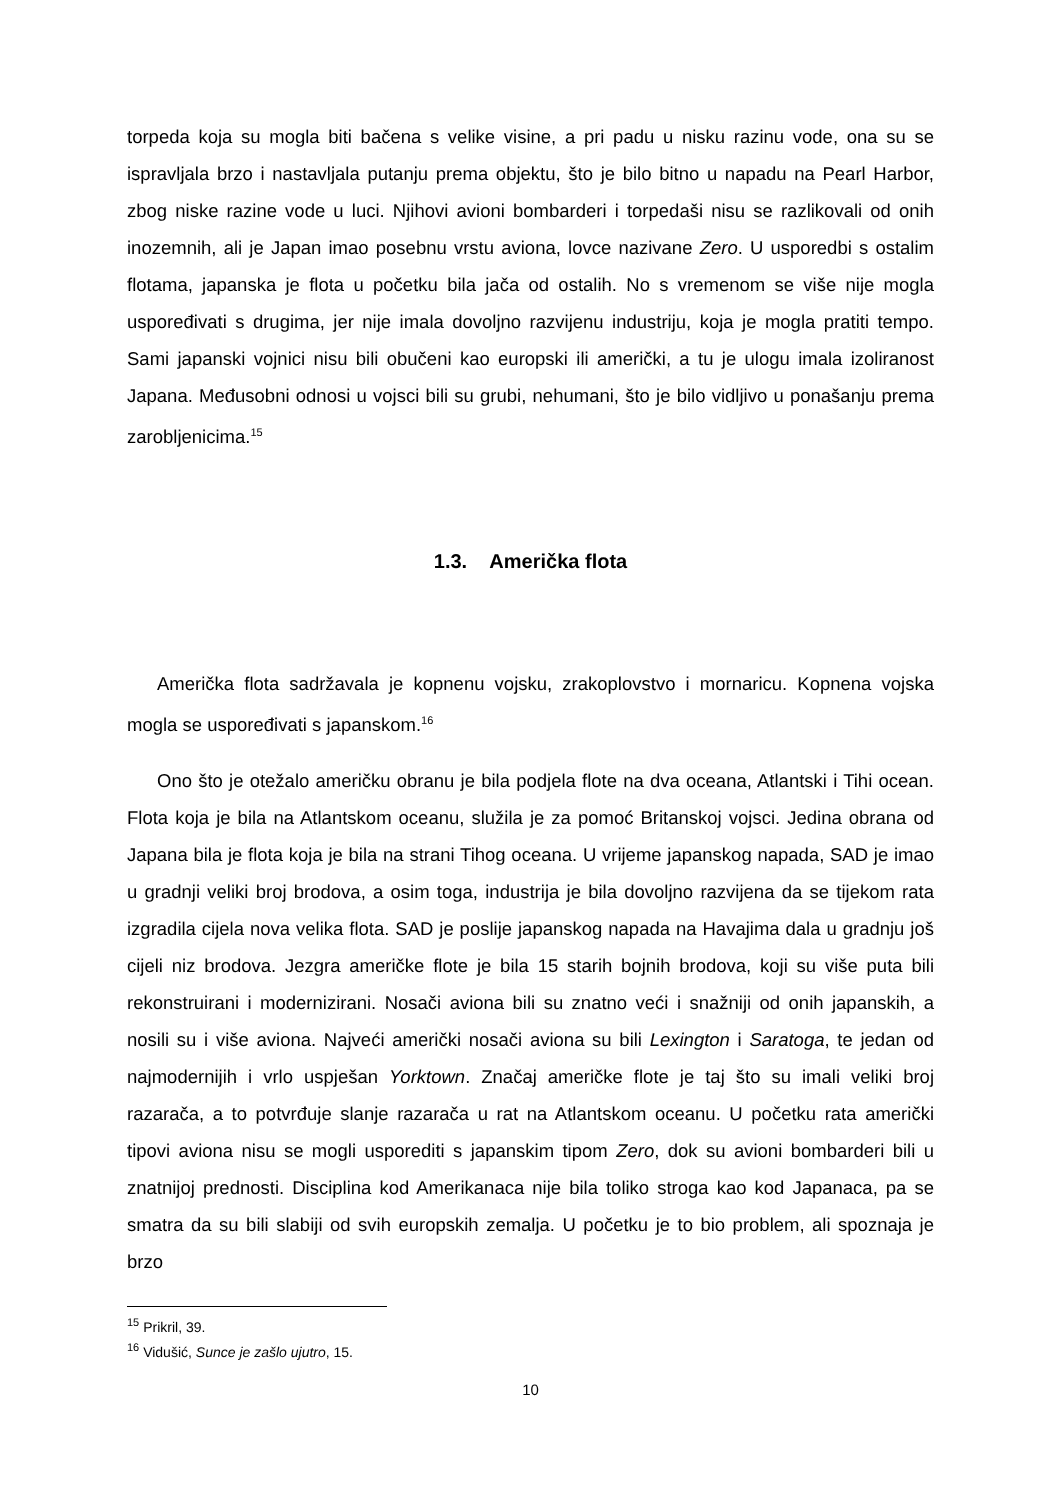torpeda koja su mogla biti bačena s velike visine, a pri padu u nisku razinu vode, ona su se ispravljala brzo i nastavljala putanju prema objektu, što je bilo bitno u napadu na Pearl Harbor, zbog niske razine vode u luci. Njihovi avioni bombarderi i torpedaši nisu se razlikovali od onih inozemnih, ali je Japan imao posebnu vrstu aviona, lovce nazivane Zero. U usporedbi s ostalim flotama, japanska je flota u početku bila jača od ostalih. No s vremenom se više nije mogla uspoređivati s drugima, jer nije imala dovoljno razvijenu industriju, koja je mogla pratiti tempo. Sami japanski vojnici nisu bili obučeni kao europski ili američki, a tu je ulogu imala izoliranost Japana. Međusobni odnosi u vojsci bili su grubi, nehumani, što je bilo vidljivo u ponašanju prema zarobljenicima.<sup>15</sup>
1.3. Američka flota
Američka flota sadržavala je kopnenu vojsku, zrakoplovstvo i mornaricu. Kopnena vojska mogla se uspoređivati s japanskom.<sup>16</sup>
Ono što je otežalo američku obranu je bila podjela flote na dva oceana, Atlantski i Tihi ocean. Flota koja je bila na Atlantskom oceanu, služila je za pomoć Britanskoj vojsci. Jedina obrana od Japana bila je flota koja je bila na strani Tihog oceana. U vrijeme japanskog napada, SAD je imao u gradnji veliki broj brodova, a osim toga, industrija je bila dovoljno razvijena da se tijekom rata izgradila cijela nova velika flota. SAD je poslije japanskog napada na Havajima dala u gradnju još cijeli niz brodova. Jezgra američke flote je bila 15 starih bojnih brodova, koji su više puta bili rekonstruirani i modernizirani. Nosači aviona bili su znatno veći i snažniji od onih japanskih, a nosili su i više aviona. Najveći američki nosači aviona su bili Lexington i Saratoga, te jedan od najmodernijih i vrlo uspješan Yorktown. Značaj američke flote je taj što su imali veliki broj razarača, a to potvrđuje slanje razarača u rat na Atlantskom oceanu. U početku rata američki tipovi aviona nisu se mogli usporediti s japanskim tipom Zero, dok su avioni bombarderi bili u znatnijoj prednosti. Disciplina kod Amerikanaca nije bila toliko stroga kao kod Japanaca, pa se smatra da su bili slabiji od svih europskih zemalja. U početku je to bio problem, ali spoznaja je brzo
<sup>15</sup> Prikril, 39.
<sup>16</sup> Vidušić, Sunce je zašlo ujutro, 15.
10